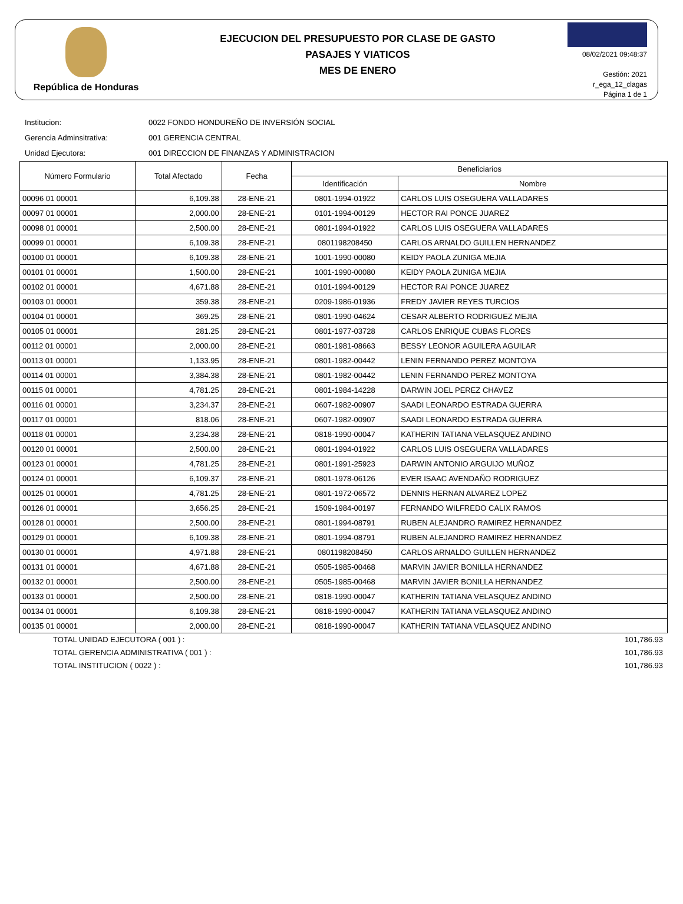República de Honduras
EJECUCION DEL PRESUPUESTO POR CLASE DE GASTO
PASAJES Y VIATICOS
MES DE ENERO
08/02/2021 09:48:37
Gestión: 2021
r_ega_12_clagas
Página 1 de 1
Institucion: 0022 FONDO HONDUREÑO DE INVERSIÓN SOCIAL
Gerencia Adminsitrativa: 001 GERENCIA CENTRAL
Unidad Ejecutora: 001 DIRECCION DE FINANZAS Y ADMINISTRACION
| Número Formulario | Total Afectado | Fecha | Beneficiarios | |
| --- | --- | --- | --- | --- |
| | | | Identificación | Nombre |
| 00096 01 00001 | 6,109.38 | 28-ENE-21 | 0801-1994-01922 | CARLOS LUIS OSEGUERA VALLADARES |
| 00097 01 00001 | 2,000.00 | 28-ENE-21 | 0101-1994-00129 | HECTOR RAI PONCE JUAREZ |
| 00098 01 00001 | 2,500.00 | 28-ENE-21 | 0801-1994-01922 | CARLOS LUIS OSEGUERA VALLADARES |
| 00099 01 00001 | 6,109.38 | 28-ENE-21 | 0801198208450 | CARLOS ARNALDO GUILLEN HERNANDEZ |
| 00100 01 00001 | 6,109.38 | 28-ENE-21 | 1001-1990-00080 | KEIDY PAOLA ZUNIGA MEJIA |
| 00101 01 00001 | 1,500.00 | 28-ENE-21 | 1001-1990-00080 | KEIDY PAOLA ZUNIGA MEJIA |
| 00102 01 00001 | 4,671.88 | 28-ENE-21 | 0101-1994-00129 | HECTOR RAI PONCE JUAREZ |
| 00103 01 00001 | 359.38 | 28-ENE-21 | 0209-1986-01936 | FREDY JAVIER REYES TURCIOS |
| 00104 01 00001 | 369.25 | 28-ENE-21 | 0801-1990-04624 | CESAR ALBERTO RODRIGUEZ MEJIA |
| 00105 01 00001 | 281.25 | 28-ENE-21 | 0801-1977-03728 | CARLOS ENRIQUE CUBAS FLORES |
| 00112 01 00001 | 2,000.00 | 28-ENE-21 | 0801-1981-08663 | BESSY LEONOR AGUILERA AGUILAR |
| 00113 01 00001 | 1,133.95 | 28-ENE-21 | 0801-1982-00442 | LENIN FERNANDO PEREZ MONTOYA |
| 00114 01 00001 | 3,384.38 | 28-ENE-21 | 0801-1982-00442 | LENIN FERNANDO PEREZ MONTOYA |
| 00115 01 00001 | 4,781.25 | 28-ENE-21 | 0801-1984-14228 | DARWIN JOEL PEREZ CHAVEZ |
| 00116 01 00001 | 3,234.37 | 28-ENE-21 | 0607-1982-00907 | SAADI LEONARDO ESTRADA GUERRA |
| 00117 01 00001 | 818.06 | 28-ENE-21 | 0607-1982-00907 | SAADI LEONARDO ESTRADA GUERRA |
| 00118 01 00001 | 3,234.38 | 28-ENE-21 | 0818-1990-00047 | KATHERIN TATIANA VELASQUEZ ANDINO |
| 00120 01 00001 | 2,500.00 | 28-ENE-21 | 0801-1994-01922 | CARLOS LUIS OSEGUERA VALLADARES |
| 00123 01 00001 | 4,781.25 | 28-ENE-21 | 0801-1991-25923 | DARWIN ANTONIO ARGUIJO MUÑOZ |
| 00124 01 00001 | 6,109.37 | 28-ENE-21 | 0801-1978-06126 | EVER ISAAC AVENDAÑO RODRIGUEZ |
| 00125 01 00001 | 4,781.25 | 28-ENE-21 | 0801-1972-06572 | DENNIS HERNAN ALVAREZ LOPEZ |
| 00126 01 00001 | 3,656.25 | 28-ENE-21 | 1509-1984-00197 | FERNANDO WILFREDO CALIX RAMOS |
| 00128 01 00001 | 2,500.00 | 28-ENE-21 | 0801-1994-08791 | RUBEN ALEJANDRO RAMIREZ HERNANDEZ |
| 00129 01 00001 | 6,109.38 | 28-ENE-21 | 0801-1994-08791 | RUBEN ALEJANDRO RAMIREZ HERNANDEZ |
| 00130 01 00001 | 4,971.88 | 28-ENE-21 | 0801198208450 | CARLOS ARNALDO GUILLEN HERNANDEZ |
| 00131 01 00001 | 4,671.88 | 28-ENE-21 | 0505-1985-00468 | MARVIN JAVIER BONILLA HERNANDEZ |
| 00132 01 00001 | 2,500.00 | 28-ENE-21 | 0505-1985-00468 | MARVIN JAVIER BONILLA HERNANDEZ |
| 00133 01 00001 | 2,500.00 | 28-ENE-21 | 0818-1990-00047 | KATHERIN TATIANA VELASQUEZ ANDINO |
| 00134 01 00001 | 6,109.38 | 28-ENE-21 | 0818-1990-00047 | KATHERIN TATIANA VELASQUEZ ANDINO |
| 00135 01 00001 | 2,000.00 | 28-ENE-21 | 0818-1990-00047 | KATHERIN TATIANA VELASQUEZ ANDINO |
TOTAL UNIDAD EJECUTORA ( 001 ) : 101,786.93
TOTAL GERENCIA ADMINISTRATIVA ( 001 ) : 101,786.93
TOTAL INSTITUCION ( 0022 ) : 101,786.93